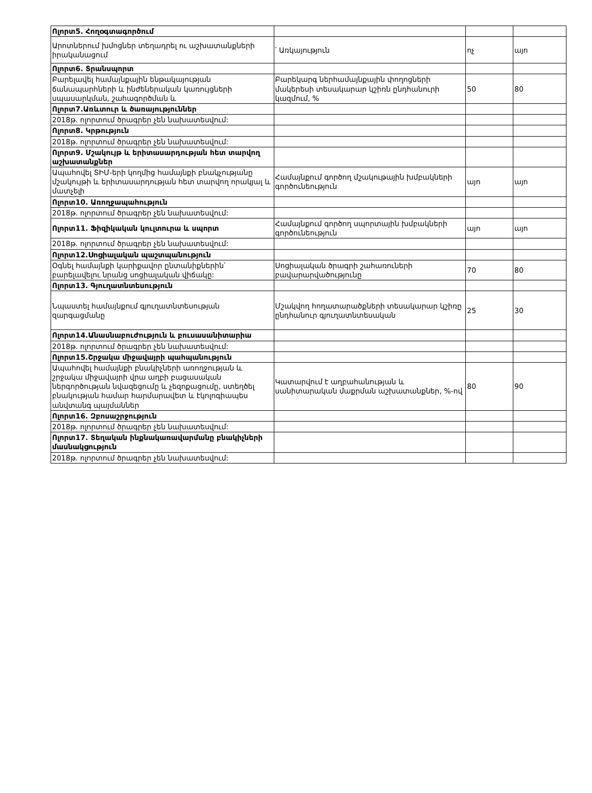| Ոլորտ5. Հողօգտագործում | | | |
| Արոտներում խմոցներ տեղադրել ու աշխատանքների իրականացում | ՛ Առկայություն | ոչ | այո |
| Ոլորտ6. Տրանսպորտ | | | |
| Բարելավել համայնքային ենթակայության ճանապարհների և ինժեներական կառույցների սպասարկման, շահագործման և | Բարեկարգ ներհամայնքային փողոցների մակերեսի տեսակարար կշիռն ընդհանուրի կազմում, % | 50 | 80 |
| Ոլորտ7.Առևտուր և ծառայություններ | | | |
| 2018թ. ոլորտում ծրագրեր չեն նախատեսվում: | | | |
| Ոլորտ8. Կրթություն | | | |
| 2018թ. ոլորտում ծրագրեր չեն նախատեսվում: | | | |
| Ոլորտ9. Մշակույթ և երիտասարդության հետ տարվող աշխատանքներ | | | |
| Ապահովել ՏԻՄ-երի կողմից համայնքի բնակչությանը մշակույթի և երիտասարդության հետ տարվող որակյալ և մատչելի | Համայնքում գործող մշակութային խմբակների գործունեություն | այո | այո |
| Ոլորտ10. Առողջապահություն | | | |
| 2018թ. ոլորտում ծրագրեր չեն նախատեսվում: | | | |
| Ոլորտ11. Ֆիզիկական կուլտուրա և սպորտ | Համայնքում գործող սպորտային խմբակների գործունեություն | այո | այո |
| 2018թ. ոլորտում ծրագրեր չեն նախատեսվում: | | | |
| Ոլորտ12.Սոցիալական պաշտպանություն | | | |
| Օգնել համայնքի կարիքավոր ընտանիքներին՝ բարելավելու նրանց սոցիալական վիճակը: | Սոցիալական ծրագրի շահառուների բավարարվածությունը | 70 | 80 |
| Ոլորտ13. Գյուղատնտեսություն | | | |
| Նպաստել համայնքում գյուղատնտեսության զարգացմանը | Մշակվող հողատարածքների տեսակարար կշիռը ընդհանուր գյուղատնտեսական | 25 | 30 |
| Ոլորտ14.Անասնաբուժություն և բուսասանիտարիա | | | |
| 2018թ. ոլորտում ծրագրեր չեն նախատեսվում: | | | |
| Ոլորտ15.Շրջակա միջավայրի պահպանություն | | | |
| Ապահովել համայնքի բնակիչների առողջության և շրջակա միջավայրի վրա աղբի բացասական ներգործության նվազեցումը և չեզոքացումը, ստեղծել բնակության համար հարմարավետ և էկոլոգիապես անվտանգ պայմաններ | Կատարվում է աղբահանության և սանիտարական մաքրման աշխատանքներ, %-ով | 80 | 90 |
| Ոլորտ16. Զբոսաշրջություն | | | |
| 2018թ. ոլորտում ծրագրեր չեն նախատեսվում: | | | |
| Ոլորտ17. Տեղական ինքնակառավարմանը բնակիչների մասնակցություն | | | |
| 2018թ. ոլորտում ծրագրեր չեն նախատեսվում: | | | |